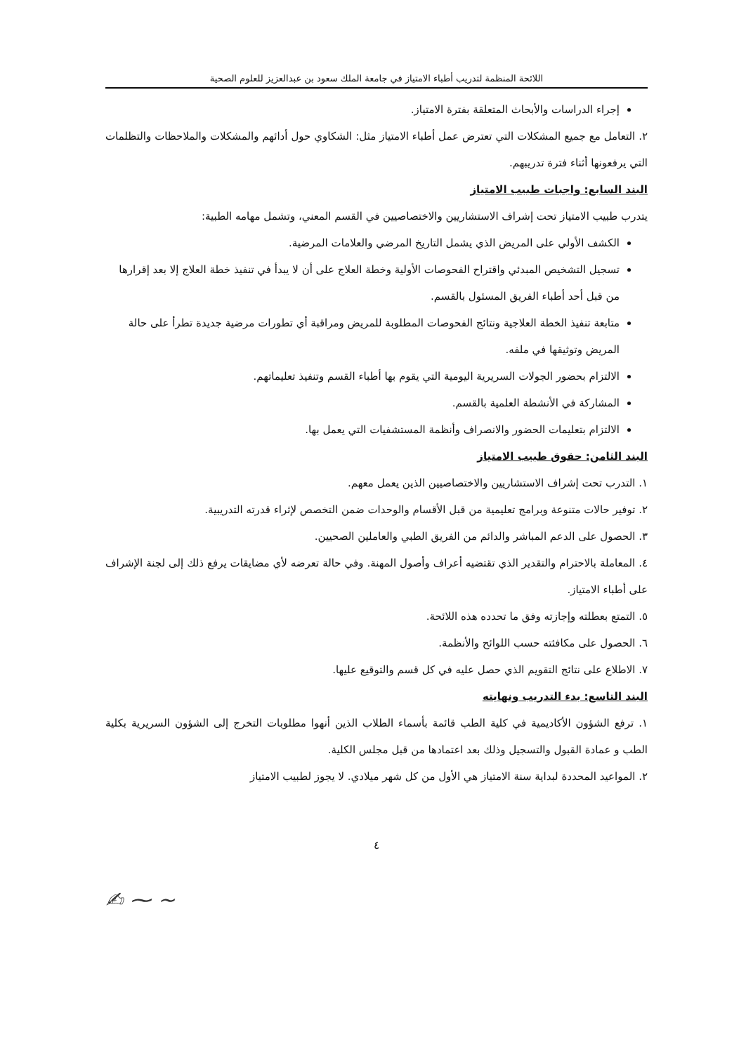اللائحة المنظمة لتدريب أطباء الامتياز في جامعة الملك سعود بن عبدالعزيز للعلوم الصحية
إجراء الدراسات والأبحاث المتعلقة بفترة الامتياز.
٢. التعامل مع جميع المشكلات التي تعترض عمل أطباء الامتياز مثل: الشكاوي حول أدائهم والمشكلات والملاحظات والتظلمات التي يرفعونها أثناء فترة تدريبهم.
البند السابع: واجبات طبيب الامتياز
يتدرب طبيب الامتياز تحت إشراف الاستشاريين والاختصاصيين في القسم المعني، وتشمل مهامه الطبية:
الكشف الأولي على المريض الذي يشمل التاريخ المرضي والعلامات المرضية.
تسجيل التشخيص المبدئي واقتراح الفحوصات الأولية وخطة العلاج على أن لا يبدأ في تنفيذ خطة العلاج إلا بعد إقرارها من قبل أحد أطباء الفريق المسئول بالقسم.
متابعة تنفيذ الخطة العلاجية ونتائج الفحوصات المطلوبة للمريض ومراقبة أي تطورات مرضية جديدة تطرأ على حالة المريض وتوثيقها في ملفه.
الالتزام بحضور الجولات السريرية اليومية التي يقوم بها أطباء القسم وتنفيذ تعليماتهم.
المشاركة في الأنشطة العلمية بالقسم.
الالتزام بتعليمات الحضور والانصراف وأنظمة المستشفيات التي يعمل بها.
البند الثامن: حقوق طبيب الامتياز
١. التدرب تحت إشراف الاستشاريين والاختصاصيين الذين يعمل معهم.
٢. توفير حالات متنوعة وبرامج تعليمية من قبل الأقسام والوحدات ضمن التخصص لإثراء قدرته التدريبية.
٣. الحصول على الدعم المباشر والدائم من الفريق الطبي والعاملين الصحيين.
٤. المعاملة بالاحترام والتقدير الذي تقتضيه أعراف وأصول المهنة. وفي حالة تعرضه لأي مضايقات يرفع ذلك إلى لجنة الإشراف على أطباء الامتياز.
٥. التمتع بعطلته وإجازته وفق ما تحدده هذه اللائحة.
٦. الحصول على مكافئته حسب اللوائح والأنظمة.
٧. الاطلاع على نتائج التقويم الذي حصل عليه في كل قسم والتوقيع عليها.
البند التاسع: بدء التدريب ونهايته
١. ترفع الشؤون الأكاديمية في كلية الطب قائمة بأسماء الطلاب الذين أنهوا مطلوبات التخرج إلى الشؤون السريرية بكلية الطب و عمادة القبول والتسجيل وذلك بعد اعتمادها من قبل مجلس الكلية.
٢. المواعيد المحددة لبداية سنة الامتياز هي الأول من كل شهر ميلادي. لا يجوز لطبيب الامتياز
٤
~ ⁓ ✍